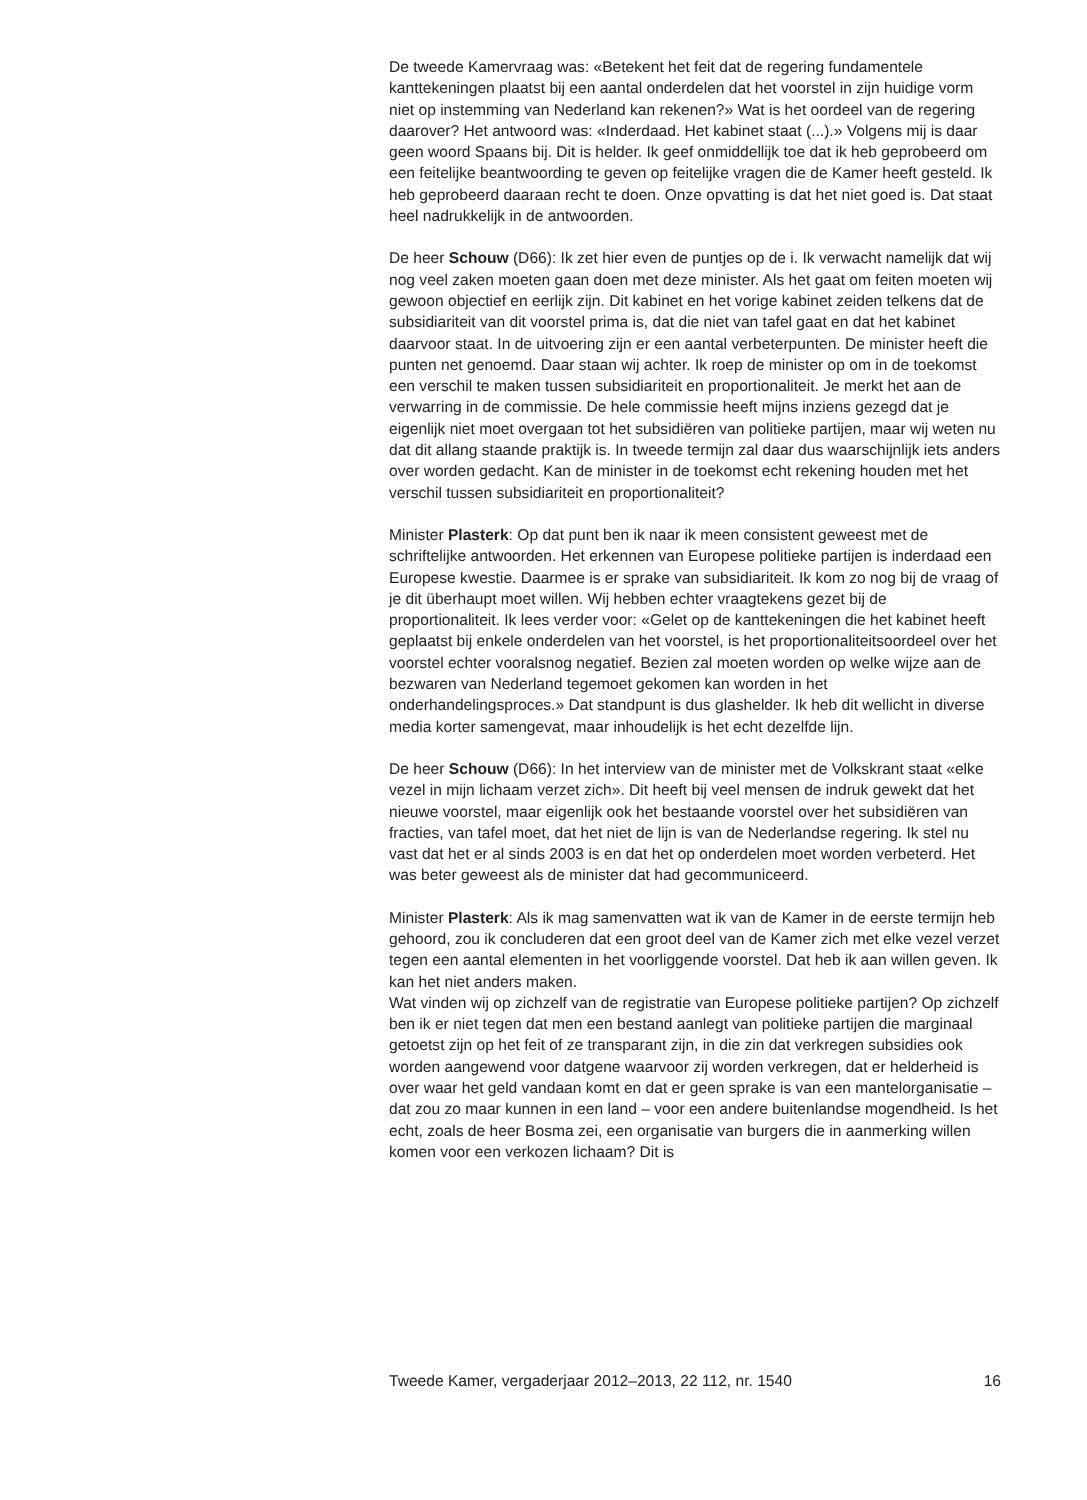De tweede Kamervraag was: «Betekent het feit dat de regering fundamentele kanttekeningen plaatst bij een aantal onderdelen dat het voorstel in zijn huidige vorm niet op instemming van Nederland kan rekenen?» Wat is het oordeel van de regering daarover? Het antwoord was: «Inderdaad. Het kabinet staat (...).» Volgens mij is daar geen woord Spaans bij. Dit is helder. Ik geef onmiddellijk toe dat ik heb geprobeerd om een feitelijke beantwoording te geven op feitelijke vragen die de Kamer heeft gesteld. Ik heb geprobeerd daaraan recht te doen. Onze opvatting is dat het niet goed is. Dat staat heel nadrukkelijk in de antwoorden.
De heer Schouw (D66): Ik zet hier even de puntjes op de i. Ik verwacht namelijk dat wij nog veel zaken moeten gaan doen met deze minister. Als het gaat om feiten moeten wij gewoon objectief en eerlijk zijn. Dit kabinet en het vorige kabinet zeiden telkens dat de subsidiariteit van dit voorstel prima is, dat die niet van tafel gaat en dat het kabinet daarvoor staat. In de uitvoering zijn er een aantal verbeterpunten. De minister heeft die punten net genoemd. Daar staan wij achter. Ik roep de minister op om in de toekomst een verschil te maken tussen subsidiariteit en proportionaliteit. Je merkt het aan de verwarring in de commissie. De hele commissie heeft mijns inziens gezegd dat je eigenlijk niet moet overgaan tot het subsidiëren van politieke partijen, maar wij weten nu dat dit allang staande praktijk is. In tweede termijn zal daar dus waarschijnlijk iets anders over worden gedacht. Kan de minister in de toekomst echt rekening houden met het verschil tussen subsidiariteit en proportionaliteit?
Minister Plasterk: Op dat punt ben ik naar ik meen consistent geweest met de schriftelijke antwoorden. Het erkennen van Europese politieke partijen is inderdaad een Europese kwestie. Daarmee is er sprake van subsidiariteit. Ik kom zo nog bij de vraag of je dit überhaupt moet willen. Wij hebben echter vraagtekens gezet bij de proportionaliteit. Ik lees verder voor: «Gelet op de kanttekeningen die het kabinet heeft geplaatst bij enkele onderdelen van het voorstel, is het proportionaliteitsoordeel over het voorstel echter vooralsnog negatief. Bezien zal moeten worden op welke wijze aan de bezwaren van Nederland tegemoet gekomen kan worden in het onderhandelingsproces.» Dat standpunt is dus glashelder. Ik heb dit wellicht in diverse media korter samengevat, maar inhoudelijk is het echt dezelfde lijn.
De heer Schouw (D66): In het interview van de minister met de Volkskrant staat «elke vezel in mijn lichaam verzet zich». Dit heeft bij veel mensen de indruk gewekt dat het nieuwe voorstel, maar eigenlijk ook het bestaande voorstel over het subsidiëren van fracties, van tafel moet, dat het niet de lijn is van de Nederlandse regering. Ik stel nu vast dat het er al sinds 2003 is en dat het op onderdelen moet worden verbeterd. Het was beter geweest als de minister dat had gecommuniceerd.
Minister Plasterk: Als ik mag samenvatten wat ik van de Kamer in de eerste termijn heb gehoord, zou ik concluderen dat een groot deel van de Kamer zich met elke vezel verzet tegen een aantal elementen in het voorliggende voorstel. Dat heb ik aan willen geven. Ik kan het niet anders maken.
Wat vinden wij op zichzelf van de registratie van Europese politieke partijen? Op zichzelf ben ik er niet tegen dat men een bestand aanlegt van politieke partijen die marginaal getoetst zijn op het feit of ze transparant zijn, in die zin dat verkregen subsidies ook worden aangewend voor datgene waarvoor zij worden verkregen, dat er helderheid is over waar het geld vandaan komt en dat er geen sprake is van een mantelorganisatie – dat zou zo maar kunnen in een land – voor een andere buitenlandse mogendheid. Is het echt, zoals de heer Bosma zei, een organisatie van burgers die in aanmerking willen komen voor een verkozen lichaam? Dit is
Tweede Kamer, vergaderjaar 2012–2013, 22 112, nr. 1540 16